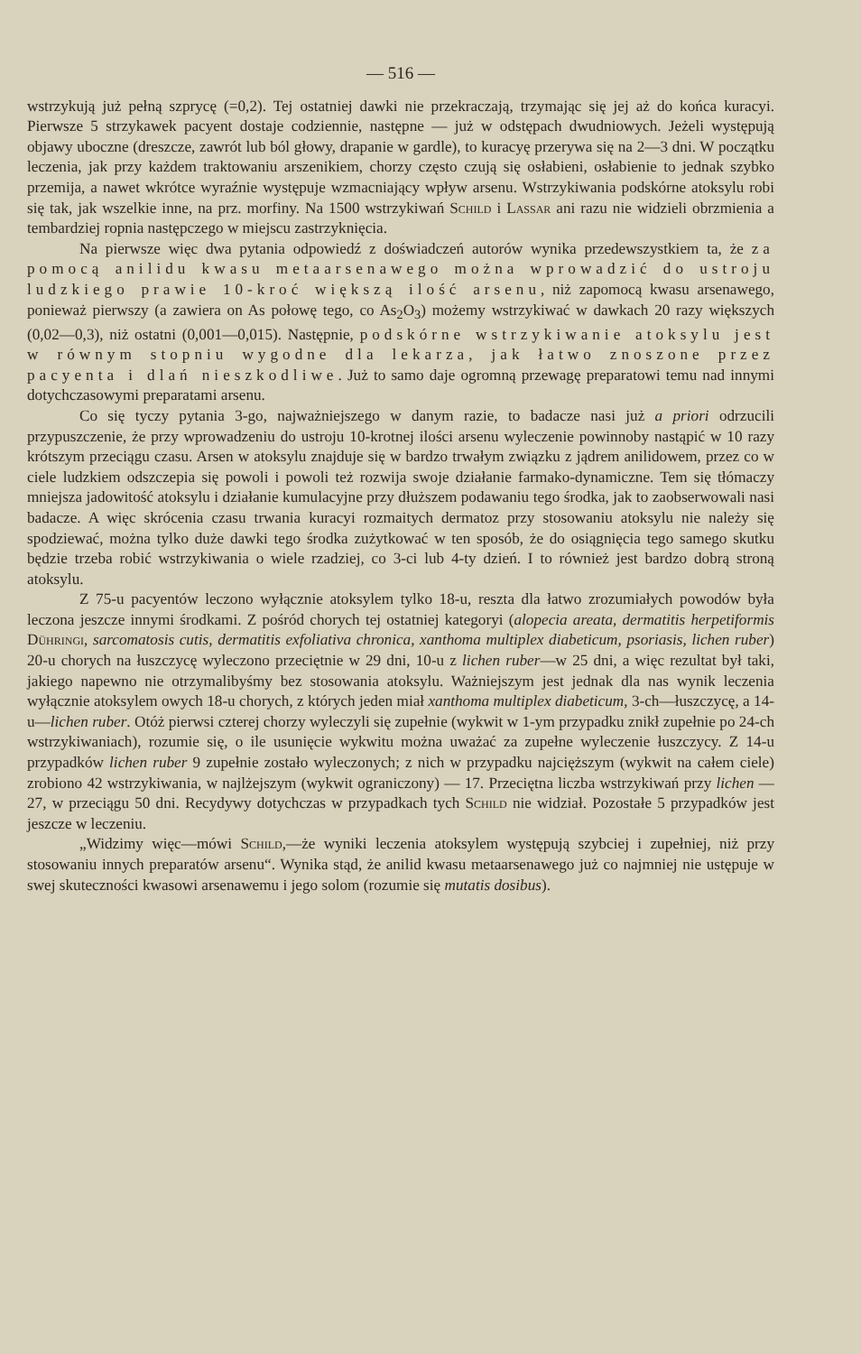— 516 —
wstrzykują już pełną szprycę (=0,2). Tej ostatniej dawki nie przekraczają, trzymając się jej aż do końca kuracyi. Pierwsze 5 strzykawek pacyent dostaje codziennie, następne — już w odstępach dwudniowych. Jeżeli występują objawy uboczne (dreszcze, zawrót lub ból głowy, drapanie w gardle), to kuracyę przerywa się na 2—3 dni. W początku leczenia, jak przy każdem traktowaniu arszenikiem, chorzy często czują się osłabieni, osłabienie to jednak szybko przemija, a nawet wkrótce wyraźnie występuje wzmacniający wpływ arsenu. Wstrzykiwania podskórne atoksylu robi się tak, jak wszelkie inne, na prz. morfiny. Na 1500 wstrzykiwań Schild i Lassar ani razu nie widzieli obrzmienia a tembardziej ropnia następczego w miejscu zastrzyknięcia.
Na pierwsze więc dwa pytania odpowiedź z doświadczeń autorów wynika przedewszystkiem ta, że za pomocą anilidu kwasu metaarsenawego można wprowadzić do ustroju ludzkiego prawie 10-kroć większą ilość arsenu, niż zapomocą kwasu arsenawego, ponieważ pierwszy (a zawiera on As połowę tego, co As<sub>2</sub>O<sub>3</sub>) możemy wstrzykiwać w dawkach 20 razy większych (0,02—0,3), niż ostatni (0,001—0,015). Następnie, podskórne wstrzykiwanie atoksylu jest w równym stopniu wygodne dla lekarza, jak łatwo znoszone przez pacyenta i dlań nieszkodliwe. Już to samo daje ogromną przewagę preparatowi temu nad innymi dotychczasowymi preparatami arsenu.
Co się tyczy pytania 3-go, najważniejszego w danym razie, to badacze nasi już a priori odrzucili przypuszczenie, że przy wprowadzeniu do ustroju 10-krotnej ilości arsenu wyleczenie powinnoby nastąpić w 10 razy krótszym przeciągu czasu. Arsen w atoksylu znajduje się w bardzo trwałym związku z jądrem anilidowem, przez co w ciele ludzkiem odszczepia się powoli i powoli też rozwija swoje działanie farmako-dynamiczne. Tem się tłómaczy mniejsza jadowitość atoksylu i działanie kumulacyjne przy dłuższem podawaniu tego środka, jak to zaobserwowali nasi badacze. A więc skrócenia czasu trwania kuracyi rozmaitych dermatoz przy stosowaniu atoksylu nie należy się spodziewać, można tylko duże dawki tego środka zużytkować w ten sposób, że do osiągnięcia tego samego skutku będzie trzeba robić wstrzykiwania o wiele rzadziej, co 3-ci lub 4-ty dzień. I to również jest bardzo dobrą stroną atoksylu.
Z 75-u pacyentów leczono wyłącznie atoksylem tylko 18-u, reszta dla łatwo zrozumiałych powodów była leczona jeszcze innymi środkami. Z pośród chorych tej ostatniej kategoryi (alopecia areata, dermatitis herpetiformis Dühringi, sarcomatosis cutis, dermatitis exfoliativa chronica, xanthoma multiplex diabeticum, psoriasis, lichen ruber) 20-u chorych na łuszczycę wyleczono przeciętnie w 29 dni, 10-u z lichen ruber—w 25 dni, a więc rezultat był taki, jakiego napewno nie otrzymalibyśmy bez stosowania atoksylu. Ważniejszym jest jednak dla nas wynik leczenia wyłącznie atoksylem owych 18-u chorych, z których jeden miał xanthoma multiplex diabeticum, 3-ch—łuszczycę, a 14-u—lichen ruber. Otóż pierwsi czterej chorzy wyleczyli się zupełnie (wykwit w 1-ym przypadku znikł zupełnie po 24-ch wstrzykiwaniach), rozumie się, o ile usunięcie wykwitu można uważać za zupełne wyleczenie łuszczycy. Z 14-u przypadków lichen ruber 9 zupełnie zostało wyleczonych; z nich w przypadku najcięższym (wykwit na całem ciele) zrobiono 42 wstrzykiwania, w najlżejszym (wykwit ograniczony) — 17. Przeciętna liczba wstrzykiwań przy lichen — 27, w przeciągu 50 dni. Recydywy dotychczas w przypadkach tych Schild nie widział. Pozostałe 5 przypadków jest jeszcze w leczeniu.
„Widzimy więc—mówi Schild,—że wyniki leczenia atoksylem występują szybciej i zupełniej, niż przy stosowaniu innych preparatów arsenu“. Wynika stąd, że anilid kwasu metaarsenawego już co najmniej nie ustępuje w swej skuteczności kwasowi arsenawemu i jego solom (rozumie się mutatis dosibus).